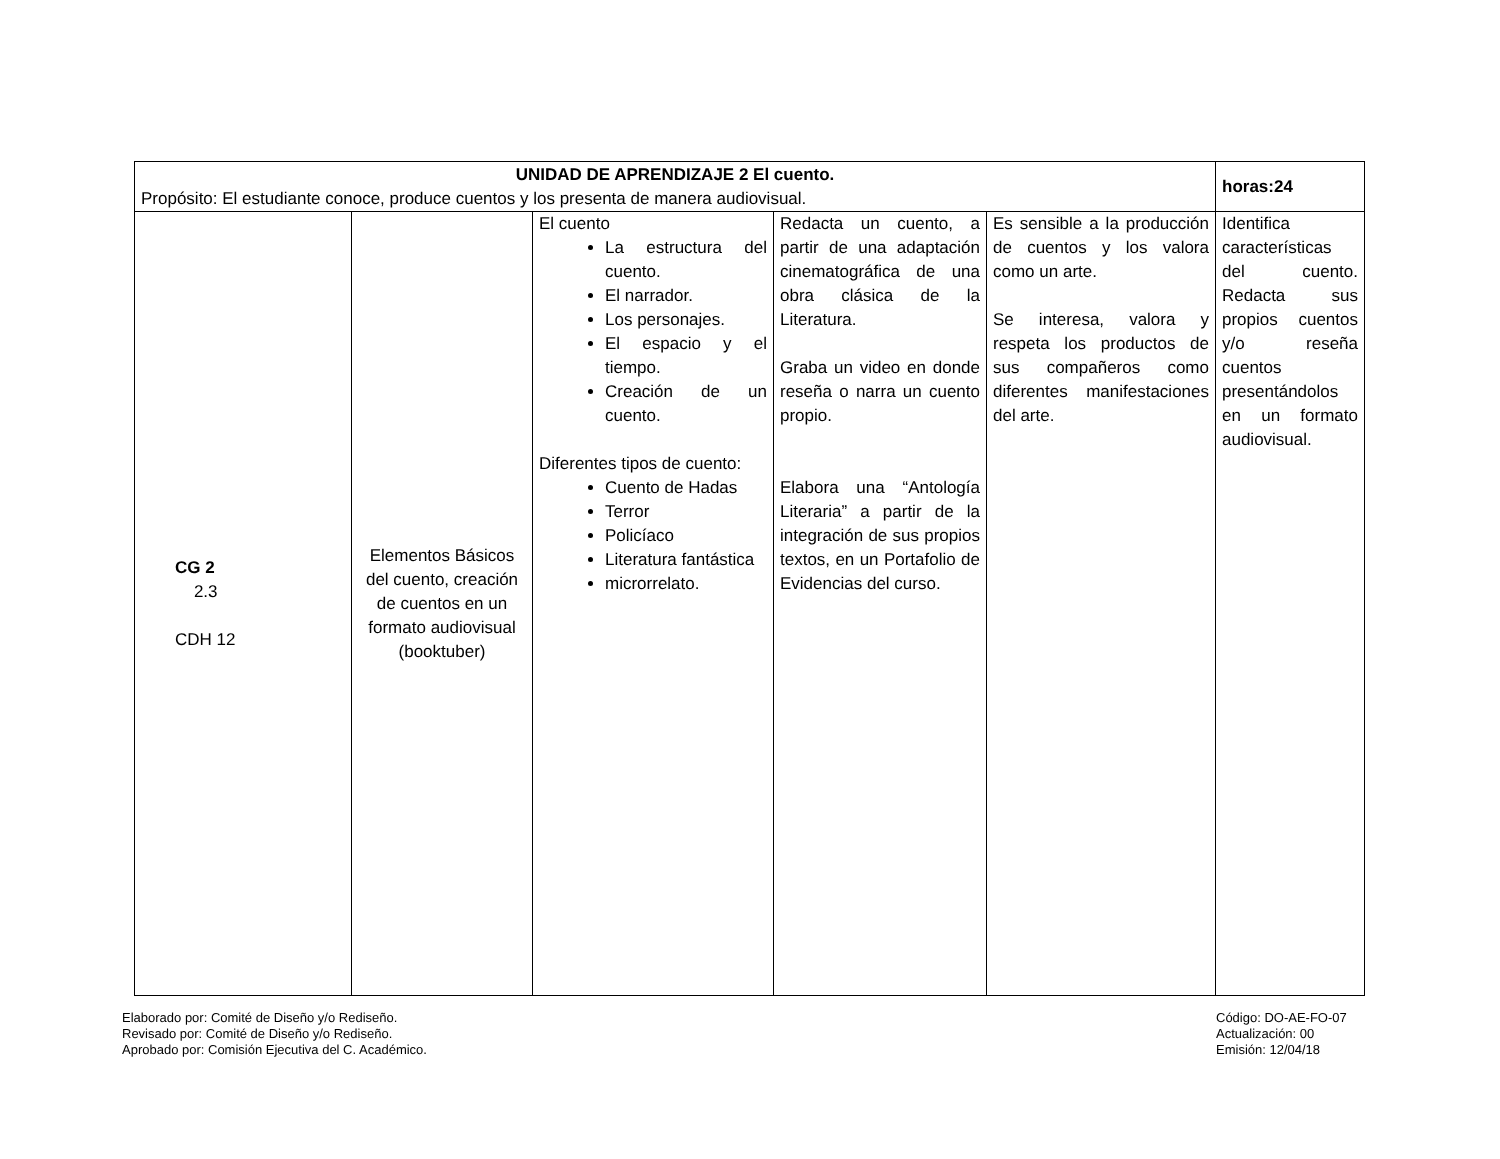| UNIDAD DE APRENDIZAJE 2 El cuento. Propósito: El estudiante conoce, produce cuentos y los presenta de manera audiovisual. | | | | | horas:24 |
| CG 2 2.3 CDH 12 | Elementos Básicos del cuento, creación de cuentos en un formato audiovisual (booktuber) | El cuento La estructura del cuento. El narrador. Los personajes. El espacio y el tiempo. Creación de un cuento. Diferentes tipos de cuento: Cuento de Hadas Terror Policíaco Literatura fantástica microrrelato. | Redacta un cuento, a partir de una adaptación cinematográfica de una obra clásica de la Literatura. Graba un video en donde reseña o narra un cuento propio. Elabora una “Antología Literaria” a partir de la integración de sus propios textos, en un Portafolio de Evidencias del curso. | Es sensible a la producción de cuentos y los valora como un arte. Se interesa, valora y respeta los productos de sus compañeros como diferentes manifestaciones del arte. | Identifica características del cuento. Redacta sus propios cuentos y/o reseña cuentos presentándolos en un formato audiovisual. |
Elaborado por: Comité de Diseño y/o Rediseño.
Revisado por: Comité de Diseño y/o Rediseño.
Aprobado por: Comisión Ejecutiva del C. Académico.
Código: DO-AE-FO-07
Actualización: 00
Emisión: 12/04/18